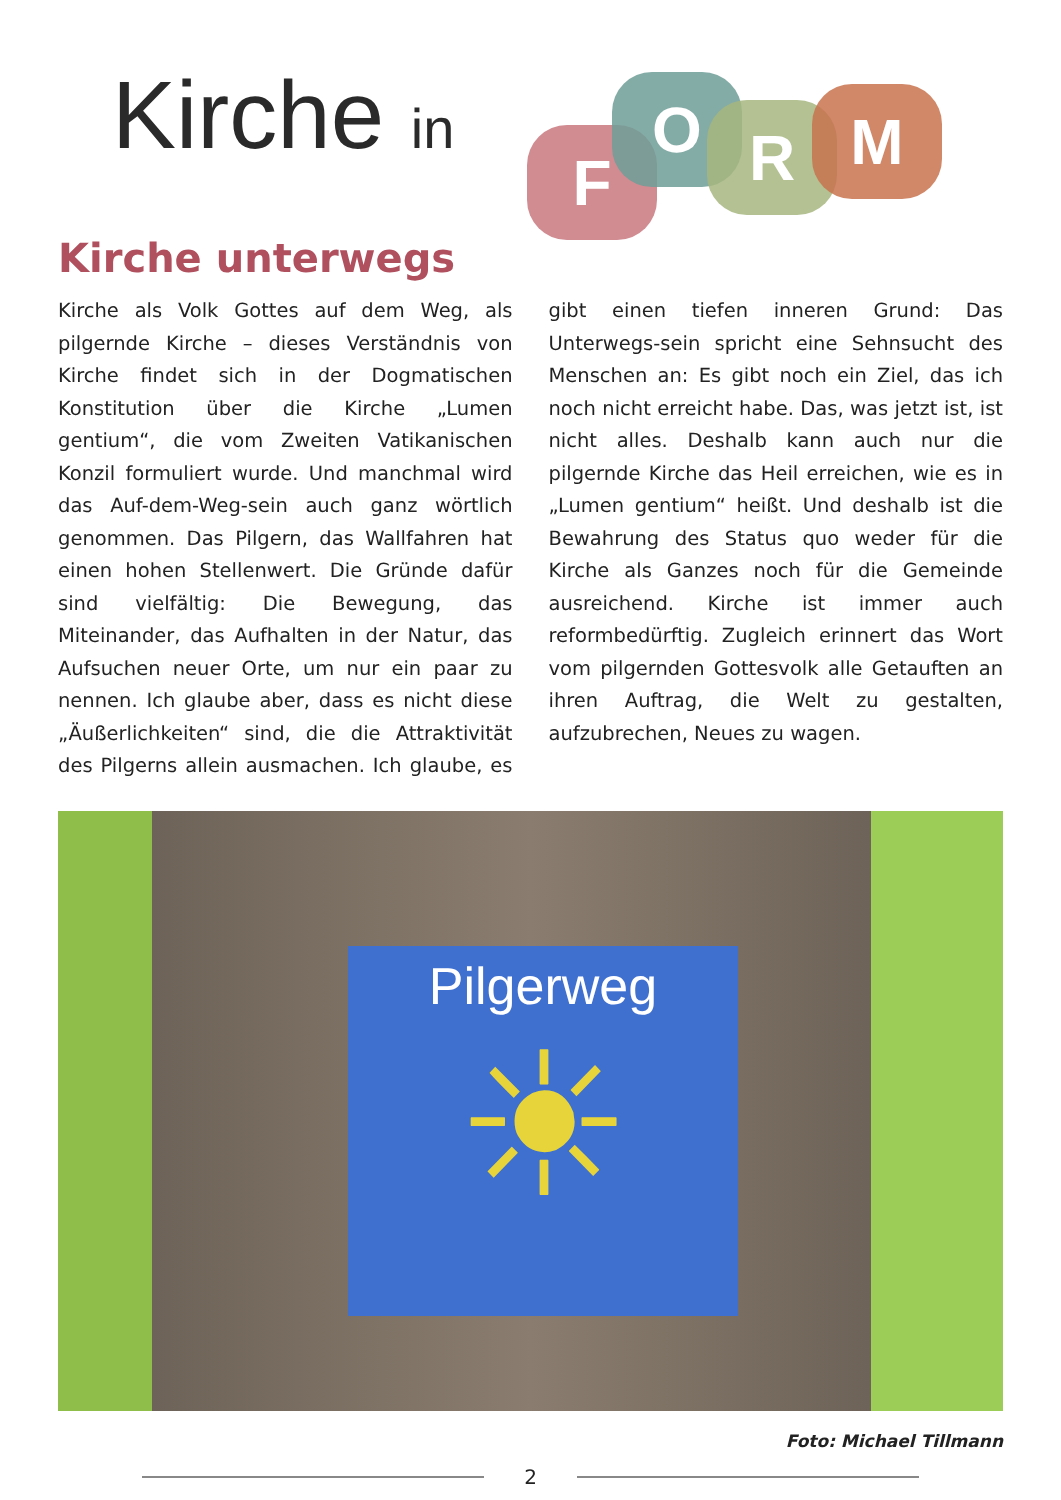Kirche in F
O R M
Kirche unterwegs
Kirche als Volk Gottes auf dem Weg, als pilgernde Kirche – dieses Verständnis von Kirche findet sich in der Dogmatischen Konstitution über die Kirche „Lumen gentium“, die vom Zweiten Vatikanischen Konzil formuliert wurde. Und manchmal wird das Auf-dem-Weg-sein auch ganz wörtlich genommen. Das Pilgern, das Wallfahren hat einen hohen Stellenwert. Die Gründe dafür sind vielfältig: Die Bewegung, das Miteinander, das Aufhalten in der Natur, das Aufsuchen neuer Orte, um nur ein paar zu nennen. Ich glaube aber, dass es nicht diese „Äußerlichkeiten“ sind, die die Attraktivität des Pilgerns allein ausmachen. Ich glaube, es gibt einen tiefen inneren Grund: Das Unterwegs-sein spricht eine Sehnsucht des Menschen an: Es gibt noch ein Ziel, das ich noch nicht erreicht habe. Das, was jetzt ist, ist nicht alles. Deshalb kann auch nur die pilgernde Kirche das Heil erreichen, wie es in „Lumen gentium“ heißt. Und deshalb ist die Bewahrung des Status quo weder für die Kirche als Ganzes noch für die Gemeinde ausreichend. Kirche ist immer auch reformbedürftig. Zugleich erinnert das Wort vom pilgernden Gottesvolk alle Getauften an ihren Auftrag, die Welt zu gestalten, aufzubrechen, Neues zu wagen.
Pilgerweg
☀
Foto: Michael Tillmann
2